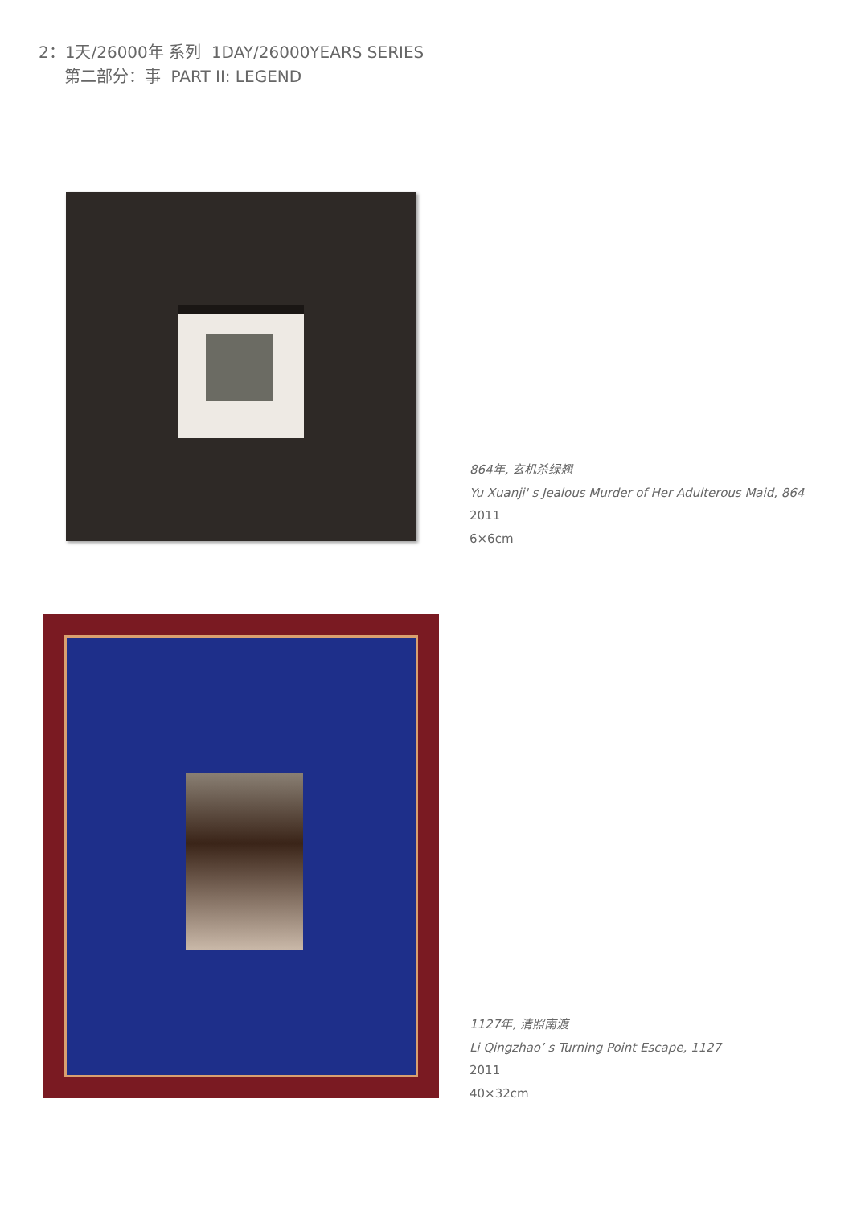2：1天/26000年 系列 1DAY/26000YEARS SERIES
第二部分：事 PART II: LEGEND
864年, 玄机杀绿翘
Yu Xuanji' s Jealous Murder of Her Adulterous Maid, 864
2011
6×6cm
1127年, 清照南渡
Li Qingzhao’ s Turning Point Escape, 1127
2011
40×32cm